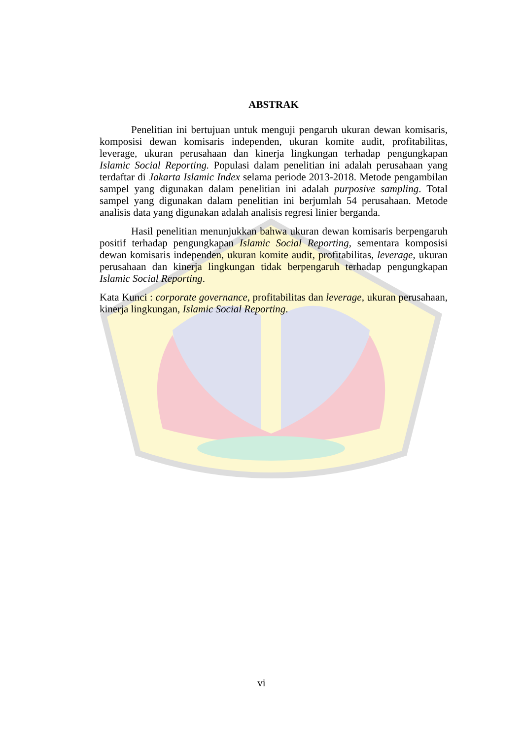ABSTRAK
Penelitian ini bertujuan untuk menguji pengaruh ukuran dewan komisaris, komposisi dewan komisaris independen, ukuran komite audit, profitabilitas, leverage, ukuran perusahaan dan kinerja lingkungan terhadap pengungkapan Islamic Social Reporting. Populasi dalam penelitian ini adalah perusahaan yang terdaftar di Jakarta Islamic Index selama periode 2013-2018. Metode pengambilan sampel yang digunakan dalam penelitian ini adalah purposive sampling. Total sampel yang digunakan dalam penelitian ini berjumlah 54 perusahaan. Metode analisis data yang digunakan adalah analisis regresi linier berganda.
Hasil penelitian menunjukkan bahwa ukuran dewan komisaris berpengaruh positif terhadap pengungkapan Islamic Social Reporting, sementara komposisi dewan komisaris independen, ukuran komite audit, profitabilitas, leverage, ukuran perusahaan dan kinerja lingkungan tidak berpengaruh terhadap pengungkapan Islamic Social Reporting.
Kata Kunci : corporate governance, profitabilitas dan leverage, ukuran perusahaan, kinerja lingkungan, Islamic Social Reporting.
vi